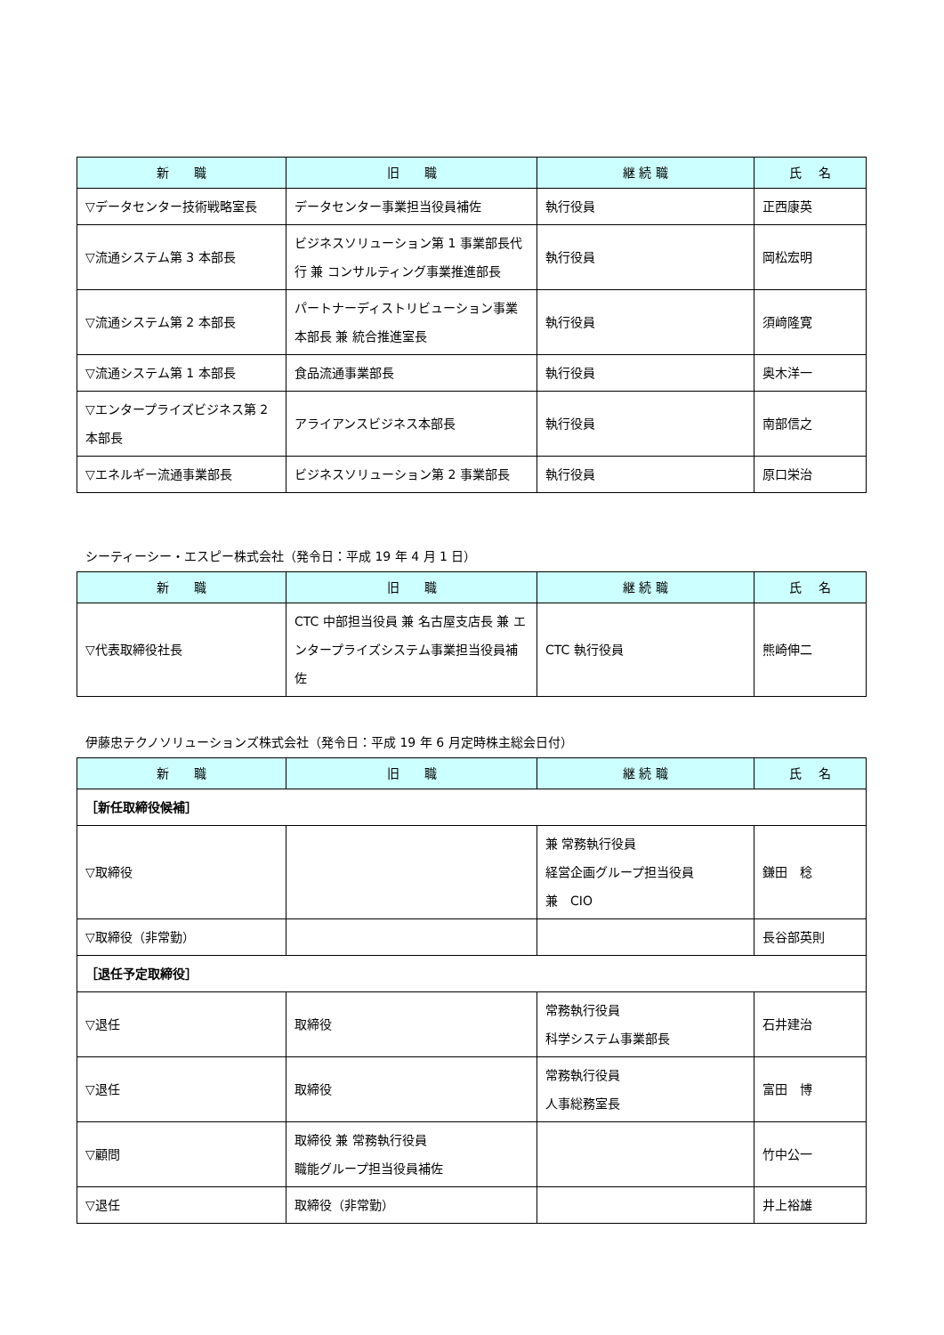| 新 職 | 旧 職 | 継 続 職 | 氏 名 |
| --- | --- | --- | --- |
| ▽データセンター技術戦略室長 | データセンター事業担当役員補佐 | 執行役員 | 正西康英 |
| ▽流通システム第 3 本部長 | ビジネスソリューション第 1 事業部長代行 兼 コンサルティング事業推進部長 | 執行役員 | 岡松宏明 |
| ▽流通システム第 2 本部長 | パートナーディストリビューション事業本部長 兼 統合推進室長 | 執行役員 | 須﨑隆寛 |
| ▽流通システム第 1 本部長 | 食品流通事業部長 | 執行役員 | 奥木洋一 |
| ▽エンタープライズビジネス第 2 本部長 | アライアンスビジネス本部長 | 執行役員 | 南部信之 |
| ▽エネルギー流通事業部長 | ビジネスソリューション第 2 事業部長 | 執行役員 | 原口栄治 |
シーティーシー・エスピー株式会社（発令日：平成 19 年 4 月 1 日）
| 新 職 | 旧 職 | 継 続 職 | 氏 名 |
| --- | --- | --- | --- |
| ▽代表取締役社長 | CTC 中部担当役員 兼 名古屋支店長 兼 エンタープライズシステム事業担当役員補佐 | CTC 執行役員 | 熊崎伸二 |
伊藤忠テクノソリューションズ株式会社（発令日：平成 19 年 6 月定時株主総会日付）
| 新 職 | 旧 職 | 継 続 職 | 氏 名 |
| --- | --- | --- | --- |
| ［新任取締役候補］ | | | |
| ▽取締役 | | 兼 常務執行役員 経営企画グループ担当役員 兼 CIO | 鎌田 稔 |
| ▽取締役（非常勤） | | | 長谷部英則 |
| ［退任予定取締役］ | | | |
| ▽退任 | 取締役 | 常務執行役員 科学システム事業部長 | 石井建治 |
| ▽退任 | 取締役 | 常務執行役員 人事総務室長 | 富田 博 |
| ▽顧問 | 取締役 兼 常務執行役員 職能グループ担当役員補佐 | | 竹中公一 |
| ▽退任 | 取締役（非常勤） | | 井上裕雄 |